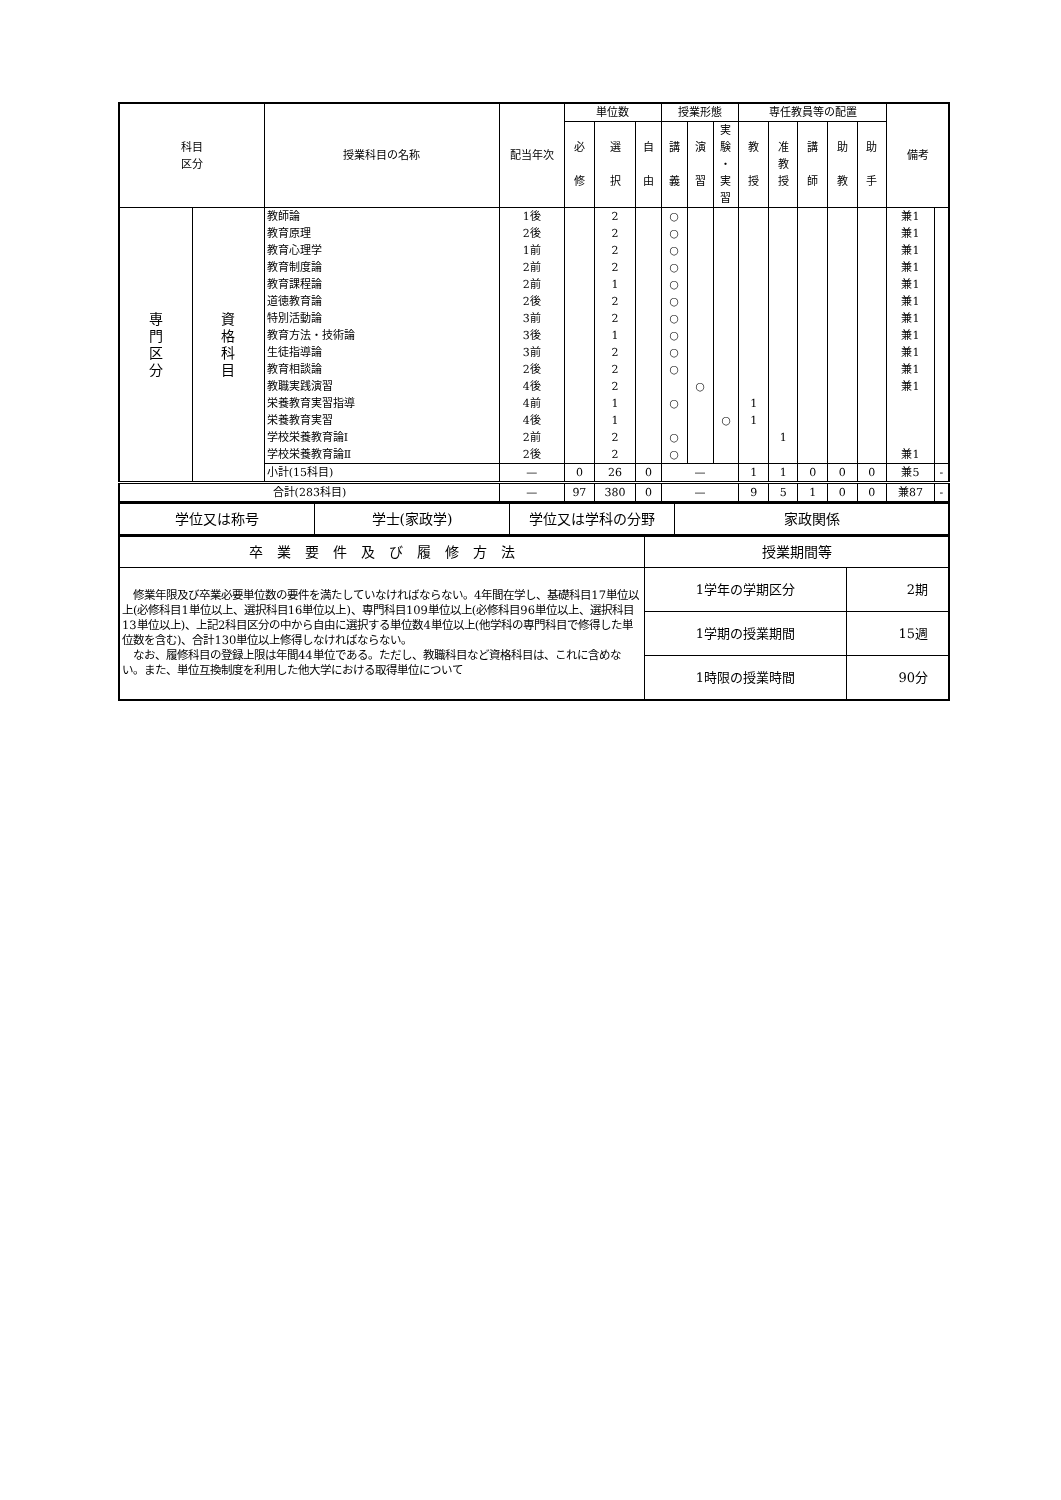| 科目 区分 | | 授業科目の名称 | 配当年次 | 単位数 | | | 授業形態 | | | 専任教員等の配置 | | | | | 備考 | |
| --- | --- | --- | --- | --- | --- | --- | --- | --- | --- | --- | --- | --- | --- | --- | --- | --- |
| | | | | 必 修 | 選 択 | 自 由 | 講 義 | 演 習 | 実 験 ・ 実 習 | 教 授 | 准 教 授 | 講 師 | 助 教 | 助 手 | | |
| 専 門 区 分 | 資 格 科 目 | 教師論 | 1後 | | 2 | | ○ | | | | | | | | 兼1 | |
| | | 教育原理 | 2後 | | 2 | | ○ | | | | | | | | 兼1 | |
| | | 教育心理学 | 1前 | | 2 | | ○ | | | | | | | | 兼1 | |
| | | 教育制度論 | 2前 | | 2 | | ○ | | | | | | | | 兼1 | |
| | | 教育課程論 | 2前 | | 1 | | ○ | | | | | | | | 兼1 | |
| | | 道徳教育論 | 2後 | | 2 | | ○ | | | | | | | | 兼1 | |
| | | 特別活動論 | 3前 | | 2 | | ○ | | | | | | | | 兼1 | |
| | | 教育方法・技術論 | 3後 | | 1 | | ○ | | | | | | | | 兼1 | |
| | | 生徒指導論 | 3前 | | 2 | | ○ | | | | | | | | 兼1 | |
| | | 教育相談論 | 2後 | | 2 | | ○ | | | | | | | | 兼1 | |
| | | 教職実践演習 | 4後 | | 2 | | | ○ | | | | | | | 兼1 | |
| | | 栄養教育実習指導 | 4前 | | 1 | | ○ | | | 1 | | | | | | |
| | | 栄養教育実習 | 4後 | | 1 | | | | ○ | 1 | | | | | | |
| | | 学校栄養教育論Ⅰ | 2前 | | 2 | | ○ | | | | 1 | | | | | |
| | | 学校栄養教育論Ⅱ | 2後 | | 2 | | ○ | | | | | | | | 兼1 | |
| | | 小計(15科目) | — | 0 | 26 | 0 | — | | | 1 | 1 | 0 | 0 | 0 | 兼5 | - |
| 合計(283科目) | | | — | 97 | 380 | 0 | — | | | 9 | 5 | 1 | 0 | 0 | 兼87 | - |
| 学位又は称号 | 学士(家政学) | 学位又は学科の分野 | 家政関係 |
| 卒 業 要 件 及 び 履 修 方 法 | 授業期間等 | |
| 修業年限及び卒業必要単位数の要件を満たしていなければならない。4年間在学し、基礎科目17単位以上(必修科目1単位以上、選択科目16単位以上)、専門科目109単位以上(必修科目96単位以上、選択科目13単位以上)、上記2科目区分の中から自由に選択する単位数4単位以上(他学科の専門科目で修得した単位数を含む)、合計130単位以上修得しなければならない。 なお、履修科目の登録上限は年間44単位である。ただし、教職科目など資格科目は、これに含めない。また、単位互換制度を利用した他大学における取得単位について | 1学年の学期区分 | 2期 |
| | 1学期の授業期間 | 15週 |
| | 1時限の授業時間 | 90分 |